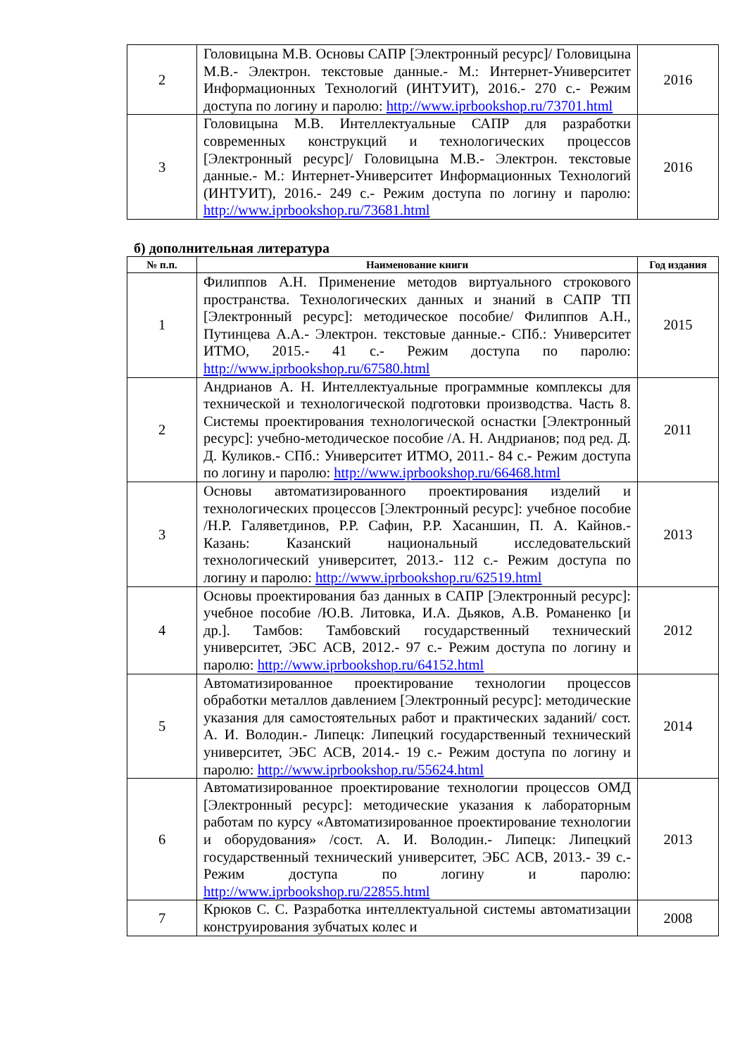| 2 | Головицына М.В. Основы САПР [Электронный ресурс]/ Головицына М.В.- Электрон. текстовые данные.- М.: Интернет-Университет Информационных Технологий (ИНТУИТ), 2016.- 270 с.- Режим доступа по логину и паролю: http://www.iprbookshop.ru/73701.html | 2016 |
| 3 | Головицына М.В. Интеллектуальные САПР для разработки современных конструкций и технологических процессов [Электронный ресурс]/ Головицына М.В.- Электрон. текстовые данные.- М.: Интернет-Университет Информационных Технологий (ИНТУИТ), 2016.- 249 с.- Режим доступа по логину и паролю: http://www.iprbookshop.ru/73681.html | 2016 |
б) дополнительная литература
| № п.п. | Наименование книги | Год издания |
| --- | --- | --- |
| 1 | Филиппов А.Н. Применение методов виртуального строкового пространства. Технологических данных и знаний в САПР ТП [Электронный ресурс]: методическое пособие/ Филиппов А.Н., Путинцева А.А.- Электрон. текстовые данные.- СПб.: Университет ИТМО, 2015.- 41 с.- Режим доступа по паролю: http://www.iprbookshop.ru/67580.html | 2015 |
| 2 | Андрианов А. Н. Интеллектуальные программные комплексы для технической и технологической подготовки производства. Часть 8. Системы проектирования технологической оснастки [Электронный ресурс]: учебно-методическое пособие /А. Н. Андрианов; под ред. Д. Д. Куликов.- СПб.: Университет ИТМО, 2011.- 84 с.- Режим доступа по логину и паролю: http://www.iprbookshop.ru/66468.html | 2011 |
| 3 | Основы автоматизированного проектирования изделий и технологических процессов [Электронный ресурс]: учебное пособие /Н.Р. Галяветдинов, Р.Р. Сафин, Р.Р. Хасаншин, П. А. Кайнов.- Казань: Казанский национальный исследовательский технологический университет, 2013.- 112 с.- Режим доступа по логину и паролю: http://www.iprbookshop.ru/62519.html | 2013 |
| 4 | Основы проектирования баз данных в САПР [Электронный ресурс]: учебное пособие /Ю.В. Литовка, И.А. Дьяков, А.В. Романенко [и др.]. Тамбов: Тамбовский государственный технический университет, ЭБС АСВ, 2012.- 97 с.- Режим доступа по логину и паролю: http://www.iprbookshop.ru/64152.html | 2012 |
| 5 | Автоматизированное проектирование технологии процессов обработки металлов давлением [Электронный ресурс]: методические указания для самостоятельных работ и практических заданий/ сост. А. И. Володин.- Липецк: Липецкий государственный технический университет, ЭБС АСВ, 2014.- 19 с.- Режим доступа по логину и паролю: http://www.iprbookshop.ru/55624.html | 2014 |
| 6 | Автоматизированное проектирование технологии процессов ОМД [Электронный ресурс]: методические указания к лабораторным работам по курсу «Автоматизированное проектирование технологии и оборудования» /сост. А. И. Володин.- Липецк: Липецкий государственный технический университет, ЭБС АСВ, 2013.- 39 с.- Режим доступа по логину и паролю: http://www.iprbookshop.ru/22855.html | 2013 |
| 7 | Крюков С. С. Разработка интеллектуальной системы автоматизации конструирования зубчатых колес и | 2008 |